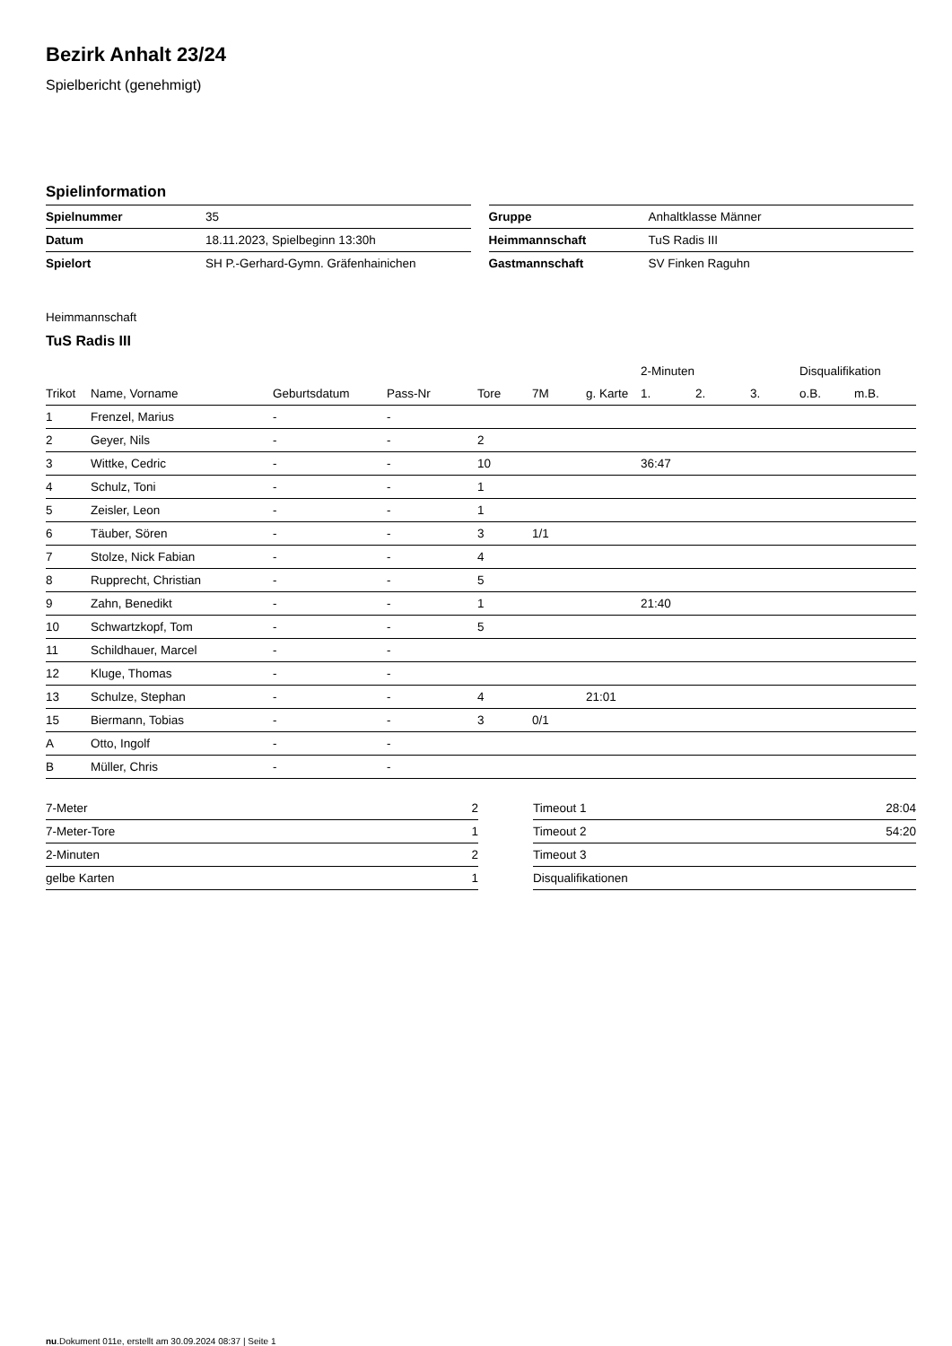Bezirk Anhalt 23/24
Spielbericht (genehmigt)
Spielinformation
| Spielnummer | 35 |
| Datum | 18.11.2023, Spielbeginn 13:30h |
| Spielort | SH P.-Gerhard-Gymn. Gräfenhainichen |
| Gruppe | Anhaltklasse Männer |
| Heimmannschaft | TuS Radis III |
| Gastmannschaft | SV Finken Raguhn |
Heimmannschaft
TuS Radis III
| | | | | | | | 2-Minuten | | | Disqualifikation | |
| Trikot | Name, Vorname | Geburtsdatum | Pass-Nr | Tore | 7M | g. Karte | 1. | 2. | 3. | o.B. | m.B. |
| 1 | Frenzel, Marius | - | - | | | | | | | | |
| 2 | Geyer, Nils | - | - | 2 | | | | | | | |
| 3 | Wittke, Cedric | - | - | 10 | | | 36:47 | | | | |
| 4 | Schulz, Toni | - | - | 1 | | | | | | | |
| 5 | Zeisler, Leon | - | - | 1 | | | | | | | |
| 6 | Täuber, Sören | - | - | 3 | 1/1 | | | | | | |
| 7 | Stolze, Nick Fabian | - | - | 4 | | | | | | | |
| 8 | Rupprecht, Christian | - | - | 5 | | | | | | | |
| 9 | Zahn, Benedikt | - | - | 1 | | | 21:40 | | | | |
| 10 | Schwartzkopf, Tom | - | - | 5 | | | | | | | |
| 11 | Schildhauer, Marcel | - | - | | | | | | | | |
| 12 | Kluge, Thomas | - | - | | | | | | | | |
| 13 | Schulze, Stephan | - | - | 4 | | 21:01 | | | | | |
| 15 | Biermann, Tobias | - | - | 3 | 0/1 | | | | | | |
| A | Otto, Ingolf | - | - | | | | | | | | |
| B | Müller, Chris | - | - | | | | | | | | |
| 7-Meter | 2 |
| 7-Meter-Tore | 1 |
| 2-Minuten | 2 |
| gelbe Karten | 1 |
| Timeout 1 | 28:04 |
| Timeout 2 | 54:20 |
| Timeout 3 | |
| Disqualifikationen | |
nu.Dokument 011e, erstellt am 30.09.2024 08:37 | Seite 1